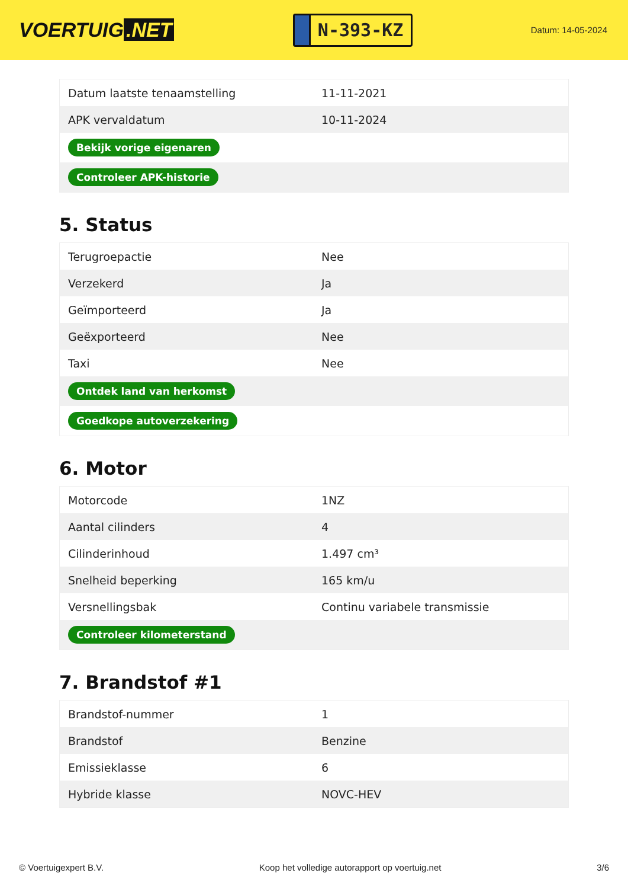VOERTUIG.NET
N-393-KZ
Datum: 14-05-2024
| Datum laatste tenaamstelling | 11-11-2021 |
| APK vervaldatum | 10-11-2024 |
| Bekijk vorige eigenaren | |
| Controleer APK-historie | |
5. Status
| Terugroepactie | Nee |
| Verzekerd | Ja |
| Geïmporteerd | Ja |
| Geëxporteerd | Nee |
| Taxi | Nee |
| Ontdek land van herkomst | |
| Goedkope autoverzekering | |
6. Motor
| Motorcode | 1NZ |
| Aantal cilinders | 4 |
| Cilinderinhoud | 1.497 cm³ |
| Snelheid beperking | 165 km/u |
| Versnellingsbak | Continu variabele transmissie |
| Controleer kilometerstand | |
7. Brandstof #1
| Brandstof-nummer | 1 |
| Brandstof | Benzine |
| Emissieklasse | 6 |
| Hybride klasse | NOVC-HEV |
© Voertuigexpert B.V. Koop het volledige autorapport op voertuig.net 3/6